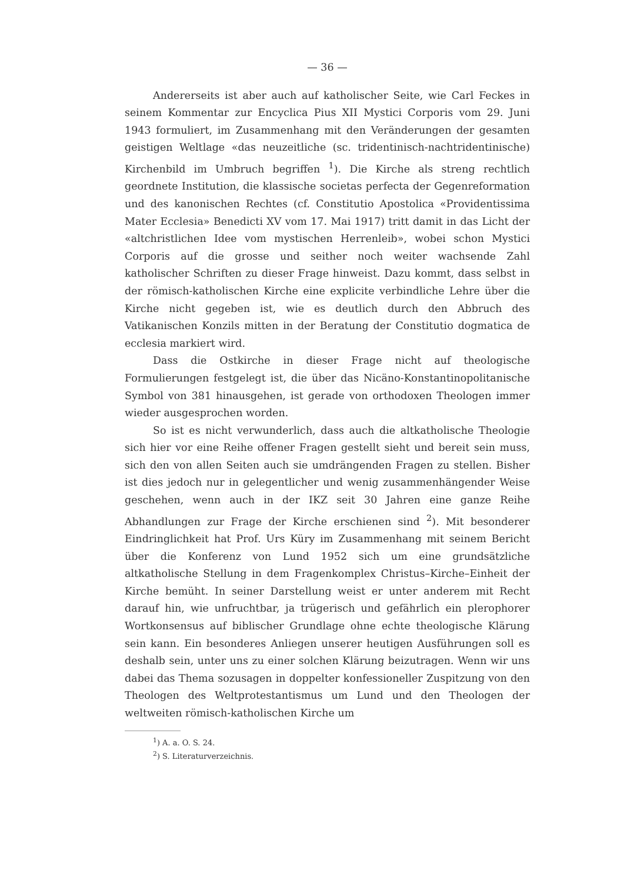— 36 —
Andererseits ist aber auch auf katholischer Seite, wie Carl Feckes in seinem Kommentar zur Encyclica Pius XII Mystici Corporis vom 29. Juni 1943 formuliert, im Zusammenhang mit den Veränderungen der gesamten geistigen Weltlage «das neuzeitliche (sc. tridentinisch-nachtridentinische) Kirchenbild im Umbruch begriffen <sup>1</sup>). Die Kirche als streng rechtlich geordnete Institution, die klassische societas perfecta der Gegenreformation und des kanonischen Rechtes (cf. Constitutio Apostolica «Providentissima Mater Ecclesia» Benedicti XV vom 17. Mai 1917) tritt damit in das Licht der «altchristlichen Idee vom mystischen Herrenleib», wobei schon Mystici Corporis auf die grosse und seither noch weiter wachsende Zahl katholischer Schriften zu dieser Frage hinweist. Dazu kommt, dass selbst in der römisch-katholischen Kirche eine explicite verbindliche Lehre über die Kirche nicht gegeben ist, wie es deutlich durch den Abbruch des Vatikanischen Konzils mitten in der Beratung der Constitutio dogmatica de ecclesia markiert wird.
Dass die Ostkirche in dieser Frage nicht auf theologische Formulierungen festgelegt ist, die über das Nicäno-Konstantinopolitanische Symbol von 381 hinausgehen, ist gerade von orthodoxen Theologen immer wieder ausgesprochen worden.
So ist es nicht verwunderlich, dass auch die altkatholische Theologie sich hier vor eine Reihe offener Fragen gestellt sieht und bereit sein muss, sich den von allen Seiten auch sie umdrängenden Fragen zu stellen. Bisher ist dies jedoch nur in gelegentlicher und wenig zusammenhängender Weise geschehen, wenn auch in der IKZ seit 30 Jahren eine ganze Reihe Abhandlungen zur Frage der Kirche erschienen sind <sup>2</sup>). Mit besonderer Eindringlichkeit hat Prof. Urs Küry im Zusammenhang mit seinem Bericht über die Konferenz von Lund 1952 sich um eine grundsätzliche altkatholische Stellung in dem Fragenkomplex Christus–Kirche–Einheit der Kirche bemüht. In seiner Darstellung weist er unter anderem mit Recht darauf hin, wie unfruchtbar, ja trügerisch und gefährlich ein plerophorer Wortkonsensus auf biblischer Grundlage ohne echte theologische Klärung sein kann. Ein besonderes Anliegen unserer heutigen Ausführungen soll es deshalb sein, unter uns zu einer solchen Klärung beizutragen. Wenn wir uns dabei das Thema sozusagen in doppelter konfessioneller Zuspitzung von den Theologen des Weltprotestantismus um Lund und den Theologen der weltweiten römisch-katholischen Kirche um
<sup>1</sup>) A. a. O. S. 24.
<sup>2</sup>) S. Literaturverzeichnis.